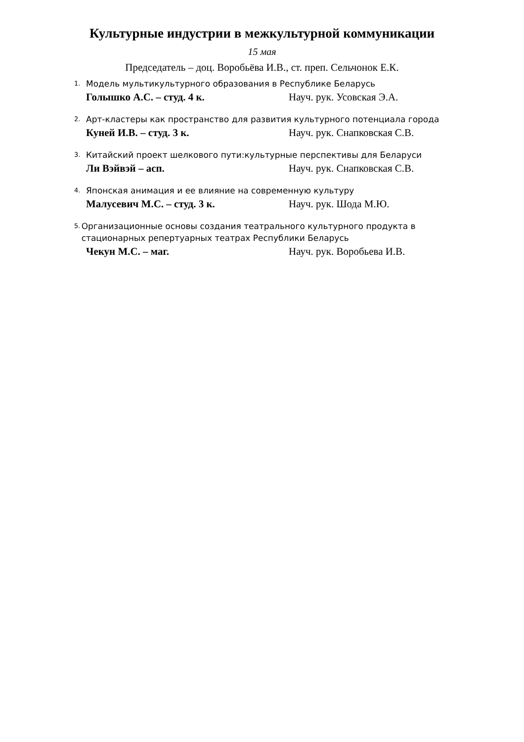Культурные индустрии в межкультурной коммуникации
15 мая
Председатель – доц. Воробьёва И.В., ст. преп. Сельчонок Е.К.
1. Модель мультикультурного образования в Республике Беларусь
Голышко А.С. – студ. 4 к. Науч. рук. Усовская Э.А.
2. Арт-кластеры как пространство для развития культурного потенциала города
Куней И.В. – студ. 3 к. Науч. рук. Снапковская С.В.
3. Китайский проект шелкового пути:культурные перспективы для Беларуси
Ли Вэйвэй – асп. Науч. рук. Снапковская С.В.
4. Японская анимация и ее влияние на современную культуру
Малусевич М.С. – студ. 3 к. Науч. рук. Шода М.Ю.
5. Организационные основы создания театрального культурного продукта в стационарных репертуарных театрах Республики Беларусь
Чекун М.С. – маг. Науч. рук. Воробьева И.В.